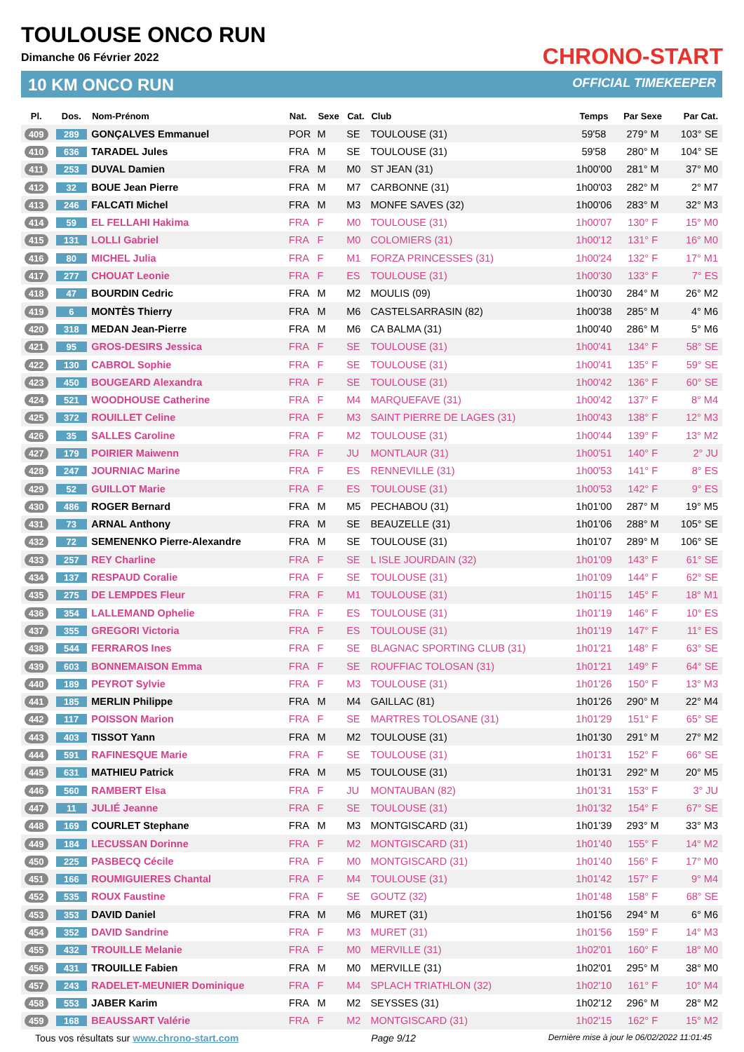TOULOUSE ONCO RUN
Dimanche 06 Février 2022
10 KM ONCO RUN
CHRONO-START
OFFICIAL TIMEKEEPER
| Pl. | Dos. | Nom-Prénom | Nat. | Sexe | Cat. | Club | Temps | Par Sexe | Par Cat. |
| --- | --- | --- | --- | --- | --- | --- | --- | --- | --- |
| 409 | 289 | GONÇALVES Emmanuel | POR | M | SE | TOULOUSE (31) | 59'58 | 279° M | 103° SE |
| 410 | 636 | TARADEL Jules | FRA | M | SE | TOULOUSE (31) | 59'58 | 280° M | 104° SE |
| 411 | 253 | DUVAL Damien | FRA | M | M0 | ST JEAN (31) | 1h00'00 | 281° M | 37° M0 |
| 412 | 32 | BOUE Jean Pierre | FRA | M | M7 | CARBONNE (31) | 1h00'03 | 282° M | 2° M7 |
| 413 | 246 | FALCATI Michel | FRA | M | M3 | MONFE SAVES (32) | 1h00'06 | 283° M | 32° M3 |
| 414 | 59 | EL FELLAHI Hakima | FRA | F | M0 | TOULOUSE (31) | 1h00'07 | 130° F | 15° M0 |
| 415 | 131 | LOLLI Gabriel | FRA | F | M0 | COLOMIERS (31) | 1h00'12 | 131° F | 16° M0 |
| 416 | 80 | MICHEL Julia | FRA | F | M1 | FORZA PRINCESSES (31) | 1h00'24 | 132° F | 17° M1 |
| 417 | 277 | CHOUAT Leonie | FRA | F | ES | TOULOUSE (31) | 1h00'30 | 133° F | 7° ES |
| 418 | 47 | BOURDIN Cedric | FRA | M | M2 | MOULIS (09) | 1h00'30 | 284° M | 26° M2 |
| 419 | 6 | MONTÈS Thierry | FRA | M | M6 | CASTELSARRASIN (82) | 1h00'38 | 285° M | 4° M6 |
| 420 | 318 | MEDAN Jean-Pierre | FRA | M | M6 | CA BALMA (31) | 1h00'40 | 286° M | 5° M6 |
| 421 | 95 | GROS-DESIRS Jessica | FRA | F | SE | TOULOUSE (31) | 1h00'41 | 134° F | 58° SE |
| 422 | 130 | CABROL Sophie | FRA | F | SE | TOULOUSE (31) | 1h00'41 | 135° F | 59° SE |
| 423 | 450 | BOUGEARD Alexandra | FRA | F | SE | TOULOUSE (31) | 1h00'42 | 136° F | 60° SE |
| 424 | 521 | WOODHOUSE Catherine | FRA | F | M4 | MARQUEFAVE (31) | 1h00'42 | 137° F | 8° M4 |
| 425 | 372 | ROUILLET Celine | FRA | F | M3 | SAINT PIERRE DE LAGES (31) | 1h00'43 | 138° F | 12° M3 |
| 426 | 35 | SALLES Caroline | FRA | F | M2 | TOULOUSE (31) | 1h00'44 | 139° F | 13° M2 |
| 427 | 179 | POIRIER Maiwenn | FRA | F | JU | MONTLAUR (31) | 1h00'51 | 140° F | 2° JU |
| 428 | 247 | JOURNIAC Marine | FRA | F | ES | RENNEVILLE (31) | 1h00'53 | 141° F | 8° ES |
| 429 | 52 | GUILLOT Marie | FRA | F | ES | TOULOUSE (31) | 1h00'53 | 142° F | 9° ES |
| 430 | 486 | ROGER Bernard | FRA | M | M5 | PECHABOU (31) | 1h01'00 | 287° M | 19° M5 |
| 431 | 73 | ARNAL Anthony | FRA | M | SE | BEAUZELLE (31) | 1h01'06 | 288° M | 105° SE |
| 432 | 72 | SEMENENKO Pierre-Alexandre | FRA | M | SE | TOULOUSE (31) | 1h01'07 | 289° M | 106° SE |
| 433 | 257 | REY Charline | FRA | F | SE | L ISLE JOURDAIN (32) | 1h01'09 | 143° F | 61° SE |
| 434 | 137 | RESPAUD Coralie | FRA | F | SE | TOULOUSE (31) | 1h01'09 | 144° F | 62° SE |
| 435 | 275 | DE LEMPDES Fleur | FRA | F | M1 | TOULOUSE (31) | 1h01'15 | 145° F | 18° M1 |
| 436 | 354 | LALLEMAND Ophelie | FRA | F | ES | TOULOUSE (31) | 1h01'19 | 146° F | 10° ES |
| 437 | 355 | GREGORI Victoria | FRA | F | ES | TOULOUSE (31) | 1h01'19 | 147° F | 11° ES |
| 438 | 544 | FERRAROS Ines | FRA | F | SE | BLAGNAC SPORTING CLUB (31) | 1h01'21 | 148° F | 63° SE |
| 439 | 603 | BONNEMAISON Emma | FRA | F | SE | ROUFFIAC TOLOSAN (31) | 1h01'21 | 149° F | 64° SE |
| 440 | 189 | PEYROT Sylvie | FRA | F | M3 | TOULOUSE (31) | 1h01'26 | 150° F | 13° M3 |
| 441 | 185 | MERLIN Philippe | FRA | M | M4 | GAILLAC (81) | 1h01'26 | 290° M | 22° M4 |
| 442 | 117 | POISSON Marion | FRA | F | SE | MARTRES TOLOSANE (31) | 1h01'29 | 151° F | 65° SE |
| 443 | 403 | TISSOT Yann | FRA | M | M2 | TOULOUSE (31) | 1h01'30 | 291° M | 27° M2 |
| 444 | 591 | RAFINESQUE Marie | FRA | F | SE | TOULOUSE (31) | 1h01'31 | 152° F | 66° SE |
| 445 | 631 | MATHIEU Patrick | FRA | M | M5 | TOULOUSE (31) | 1h01'31 | 292° M | 20° M5 |
| 446 | 560 | RAMBERT Elsa | FRA | F | JU | MONTAUBAN (82) | 1h01'31 | 153° F | 3° JU |
| 447 | 11 | JULIÉ Jeanne | FRA | F | SE | TOULOUSE (31) | 1h01'32 | 154° F | 67° SE |
| 448 | 169 | COURLET Stephane | FRA | M | M3 | MONTGISCARD (31) | 1h01'39 | 293° M | 33° M3 |
| 449 | 184 | LECUSSAN Dorinne | FRA | F | M2 | MONTGISCARD (31) | 1h01'40 | 155° F | 14° M2 |
| 450 | 225 | PASBECQ Cécile | FRA | F | M0 | MONTGISCARD (31) | 1h01'40 | 156° F | 17° M0 |
| 451 | 166 | ROUMIGUIERES Chantal | FRA | F | M4 | TOULOUSE (31) | 1h01'42 | 157° F | 9° M4 |
| 452 | 535 | ROUX Faustine | FRA | F | SE | GOUTZ (32) | 1h01'48 | 158° F | 68° SE |
| 453 | 353 | DAVID Daniel | FRA | M | M6 | MURET (31) | 1h01'56 | 294° M | 6° M6 |
| 454 | 352 | DAVID Sandrine | FRA | F | M3 | MURET (31) | 1h01'56 | 159° F | 14° M3 |
| 455 | 432 | TROUILLE Melanie | FRA | F | M0 | MERVILLE (31) | 1h02'01 | 160° F | 18° M0 |
| 456 | 431 | TROUILLE Fabien | FRA | M | M0 | MERVILLE (31) | 1h02'01 | 295° M | 38° M0 |
| 457 | 243 | RADELET-MEUNIER Dominique | FRA | F | M4 | SPLACH TRIATHLON (32) | 1h02'10 | 161° F | 10° M4 |
| 458 | 553 | JABER Karim | FRA | M | M2 | SEYSSES (31) | 1h02'12 | 296° M | 28° M2 |
| 459 | 168 | BEAUSSART Valérie | FRA | F | M2 | MONTGISCARD (31) | 1h02'15 | 162° F | 15° M2 |
Tous vos résultats sur www.chrono-start.com Page 9/12 Dernière mise à jour le 06/02/2022 11:01:45